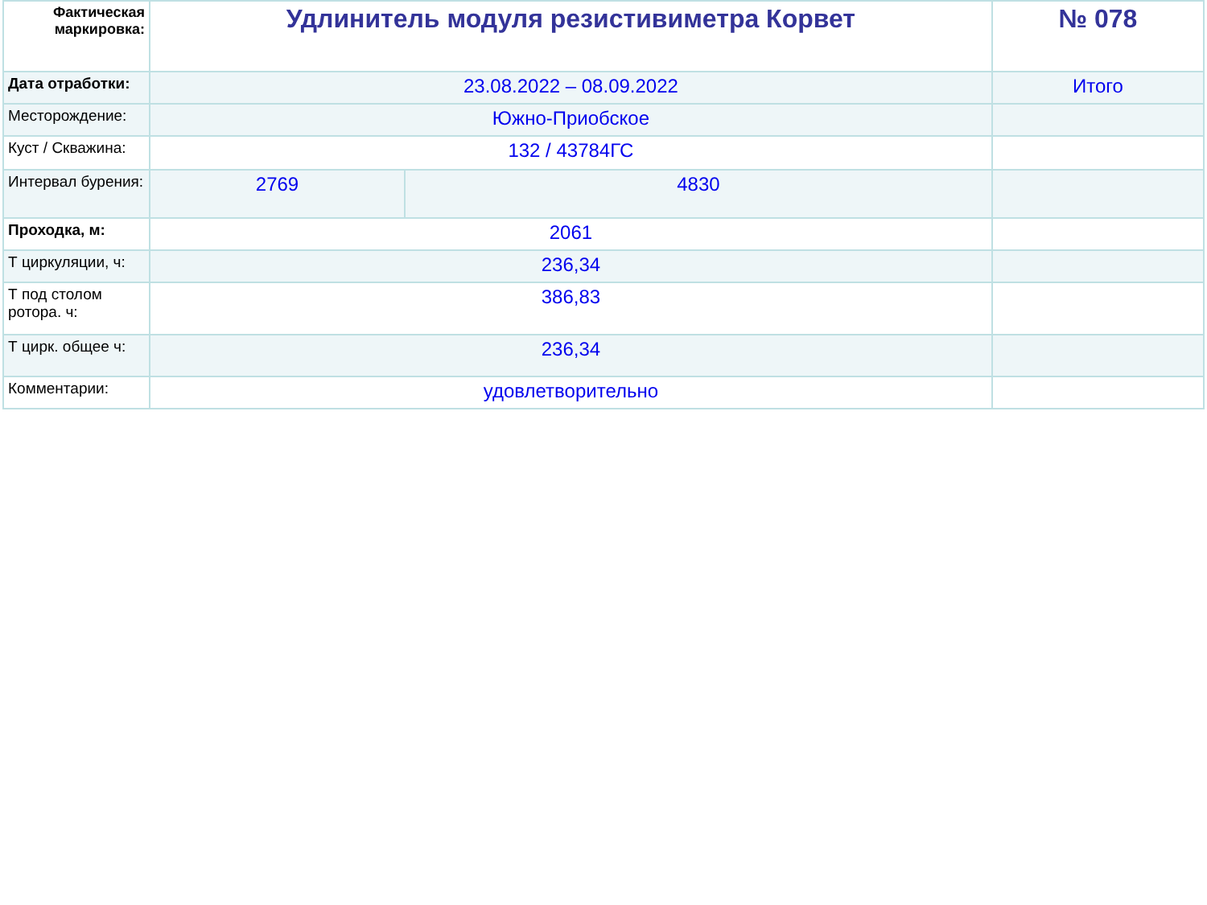| Фактическая маркировка: | Удлинитель модуля резистивиметра Корвет | | № 078 |
| Дата отработки: | 23.08.2022 – 08.09.2022 | | Итого |
| Месторождение: | Южно-Приобское | | |
| Куст / Скважина: | 132 / 43784ГС | | |
| Интервал бурения: | 2769 | 4830 | |
| Проходка, м: | 2061 | | |
| Т циркуляции, ч: | 236,34 | | |
| Т под столом ротора. ч: | 386,83 | | |
| Т цирк. общее ч: | 236,34 | | |
| Комментарии: | удовлетворительно | | |